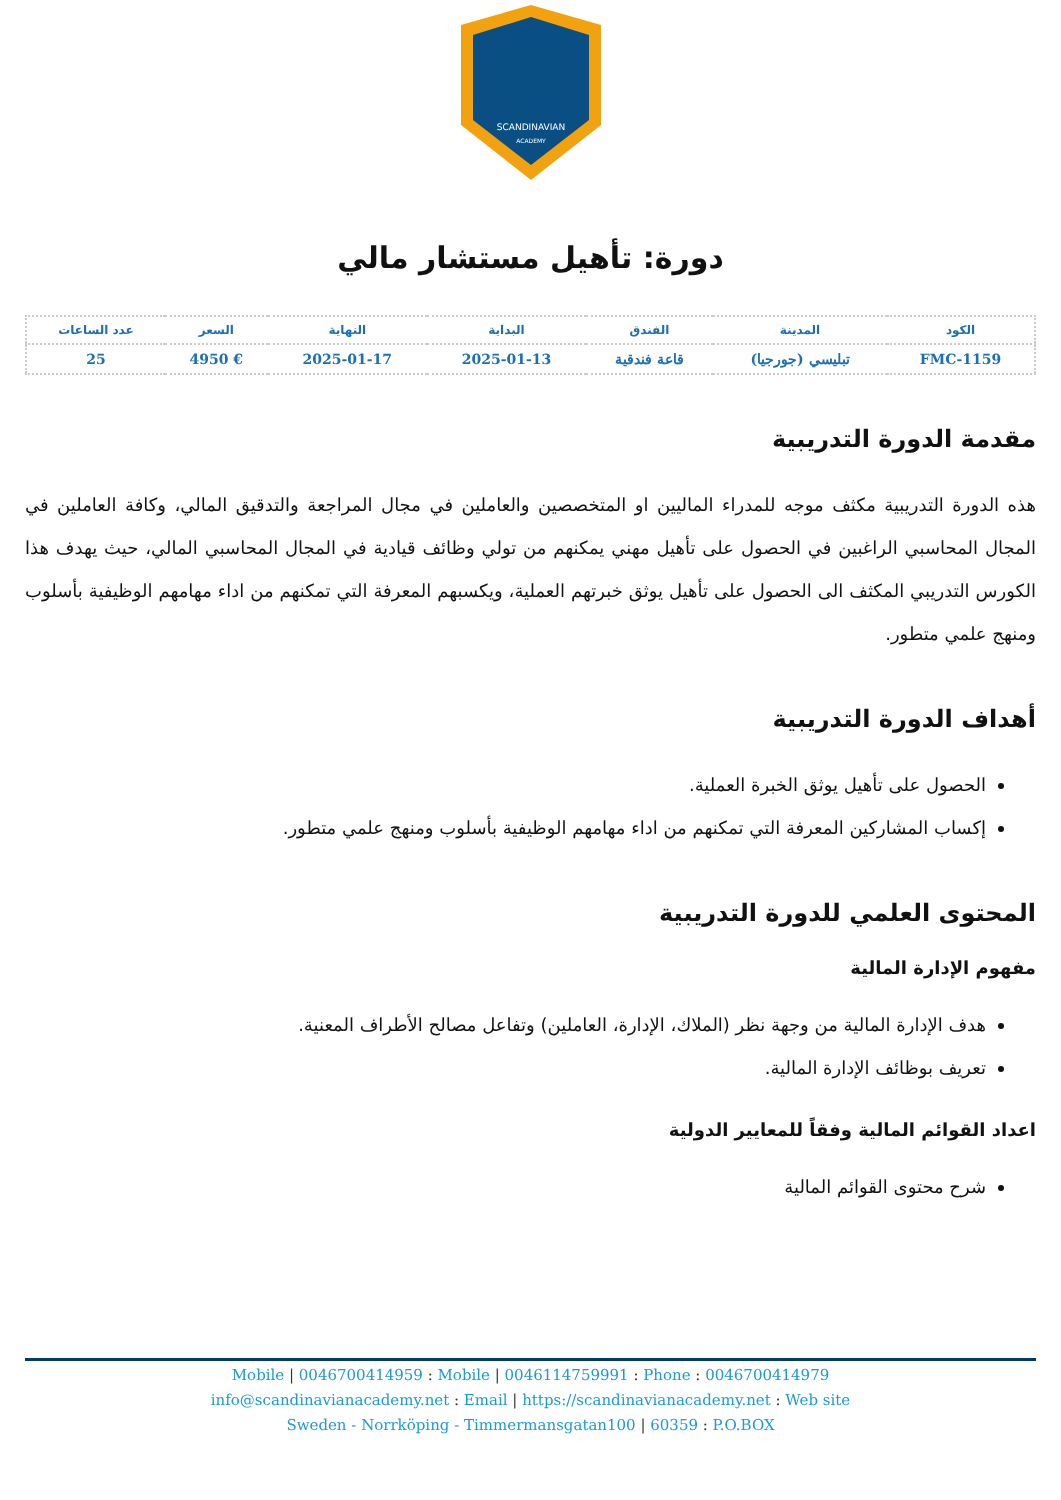SCANDINAVIAN
ACADEMY
دورة: تأهيل مستشار مالي
| الكود | المدينة | الفندق | البداية | النهاية | السعر | عدد الساعات |
| --- | --- | --- | --- | --- | --- | --- |
| FMC-1159 | تبليسي (جورجيا) | قاعة فندقية | 2025-01-13 | 2025-01-17 | € 4950 | 25 |
مقدمة الدورة التدريبية
هذه الدورة التدريبية مكثف موجه للمدراء الماليين او المتخصصين والعاملين في مجال المراجعة والتدقيق المالي، وكافة العاملين في المجال المحاسبي الراغبين في الحصول على تأهيل مهني يمكنهم من تولي وظائف قيادية في المجال المحاسبي المالي، حيث يهدف هذا الكورس التدريبي المكثف الى الحصول على تأهيل يوثق خبرتهم العملية، ويكسبهم المعرفة التي تمكنهم من اداء مهامهم الوظيفية بأسلوب ومنهج علمي متطور.
أهداف الدورة التدريبية
الحصول على تأهيل يوثق الخبرة العملية.
إكساب المشاركين المعرفة التي تمكنهم من اداء مهامهم الوظيفية بأسلوب ومنهج علمي متطور.
المحتوى العلمي للدورة التدريبية
مفهوم الإدارة المالية
هدف الإدارة المالية من وجهة نظر (الملاك، الإدارة، العاملين) وتفاعل مصالح الأطراف المعنية.
تعريف بوظائف الإدارة المالية.
اعداد القوائم المالية وفقاً للمعايير الدولية
شرح محتوى القوائم المالية
Mobile | 0046700414959 : Mobile | 0046114759991 : Phone : 0046700414979
info@scandinavianacademy.net : Email | https://scandinavianacademy.net : Web site
Sweden - Norrköping - Timmermansgatan100 | 60359 : P.O.BOX